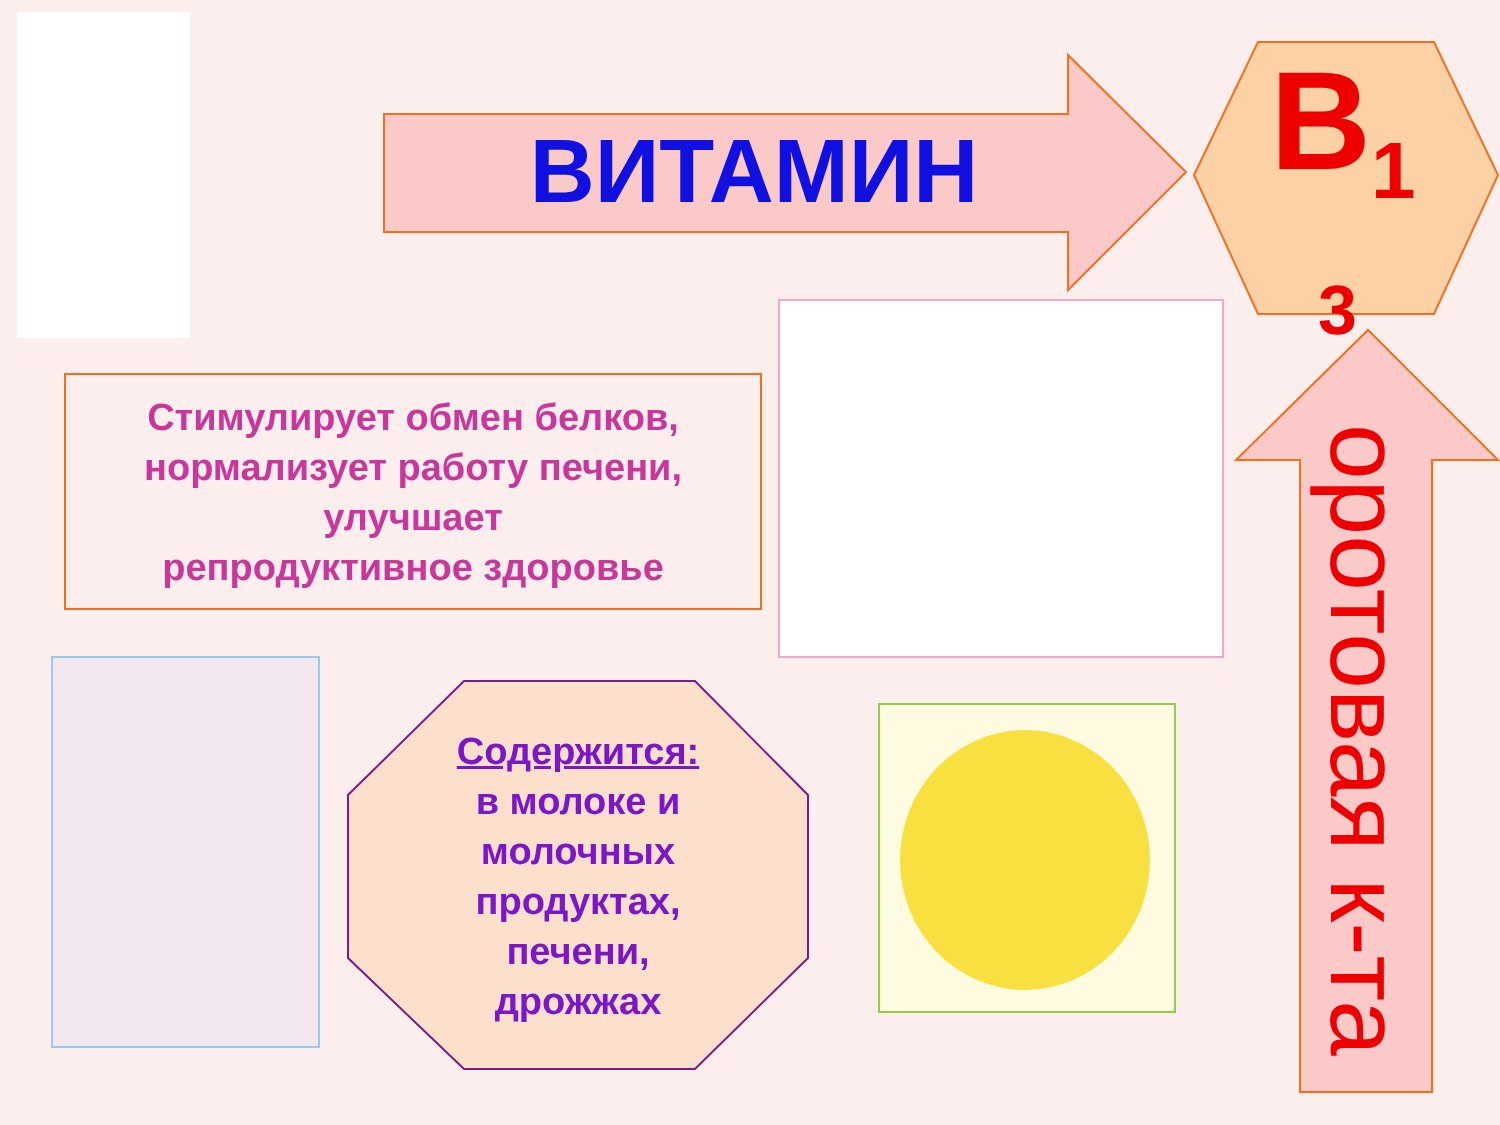ВИТАМИН B<sub>1</sub>
3
Стимулирует обмен белков, нормализует работу печени, улучшает
репродуктивное здоровье
Содержится:
в молоке и
молочных
продуктах,
печени,
дрожжах
оротовая к-та